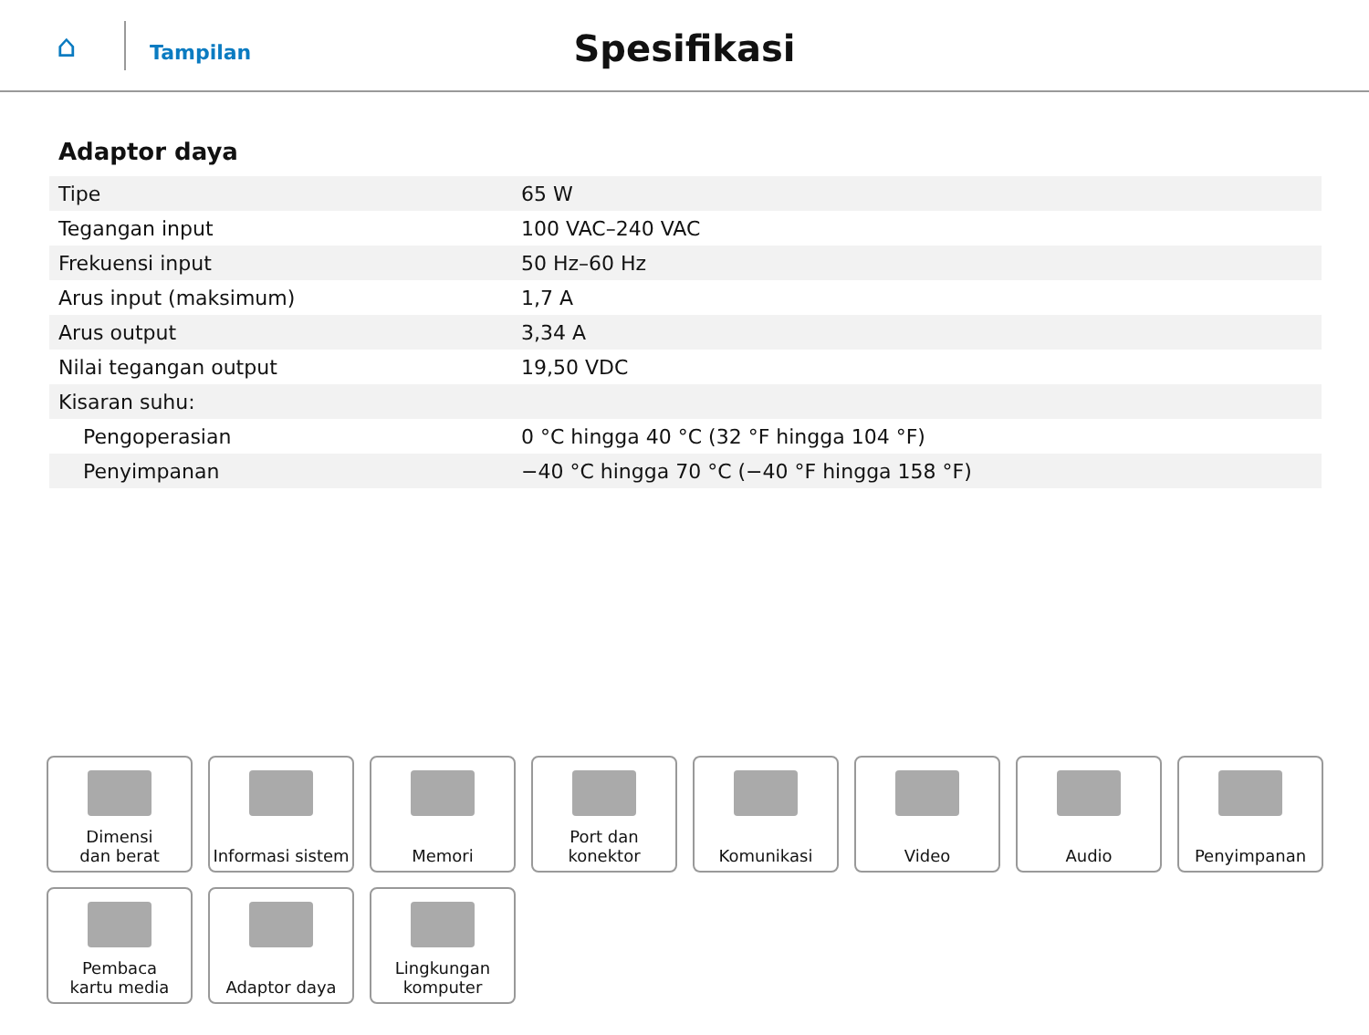⌂
Tampilan
Spesifikasi
Adaptor daya
| Tipe | 65 W |
| Tegangan input | 100 VAC–240 VAC |
| Frekuensi input | 50 Hz–60 Hz |
| Arus input (maksimum) | 1,7 A |
| Arus output | 3,34 A |
| Nilai tegangan output | 19,50 VDC |
| Kisaran suhu: | |
| Pengoperasian | 0 °C hingga 40 °C (32 °F hingga 104 °F) |
| Penyimpanan | −40 °C hingga 70 °C (−40 °F hingga 158 °F) |
Dimensi
dan berat
Informasi sistem
Memori
Port dan
konektor
Komunikasi
Video
Audio
Penyimpanan
Pembaca
kartu media
Adaptor daya
Lingkungan
komputer